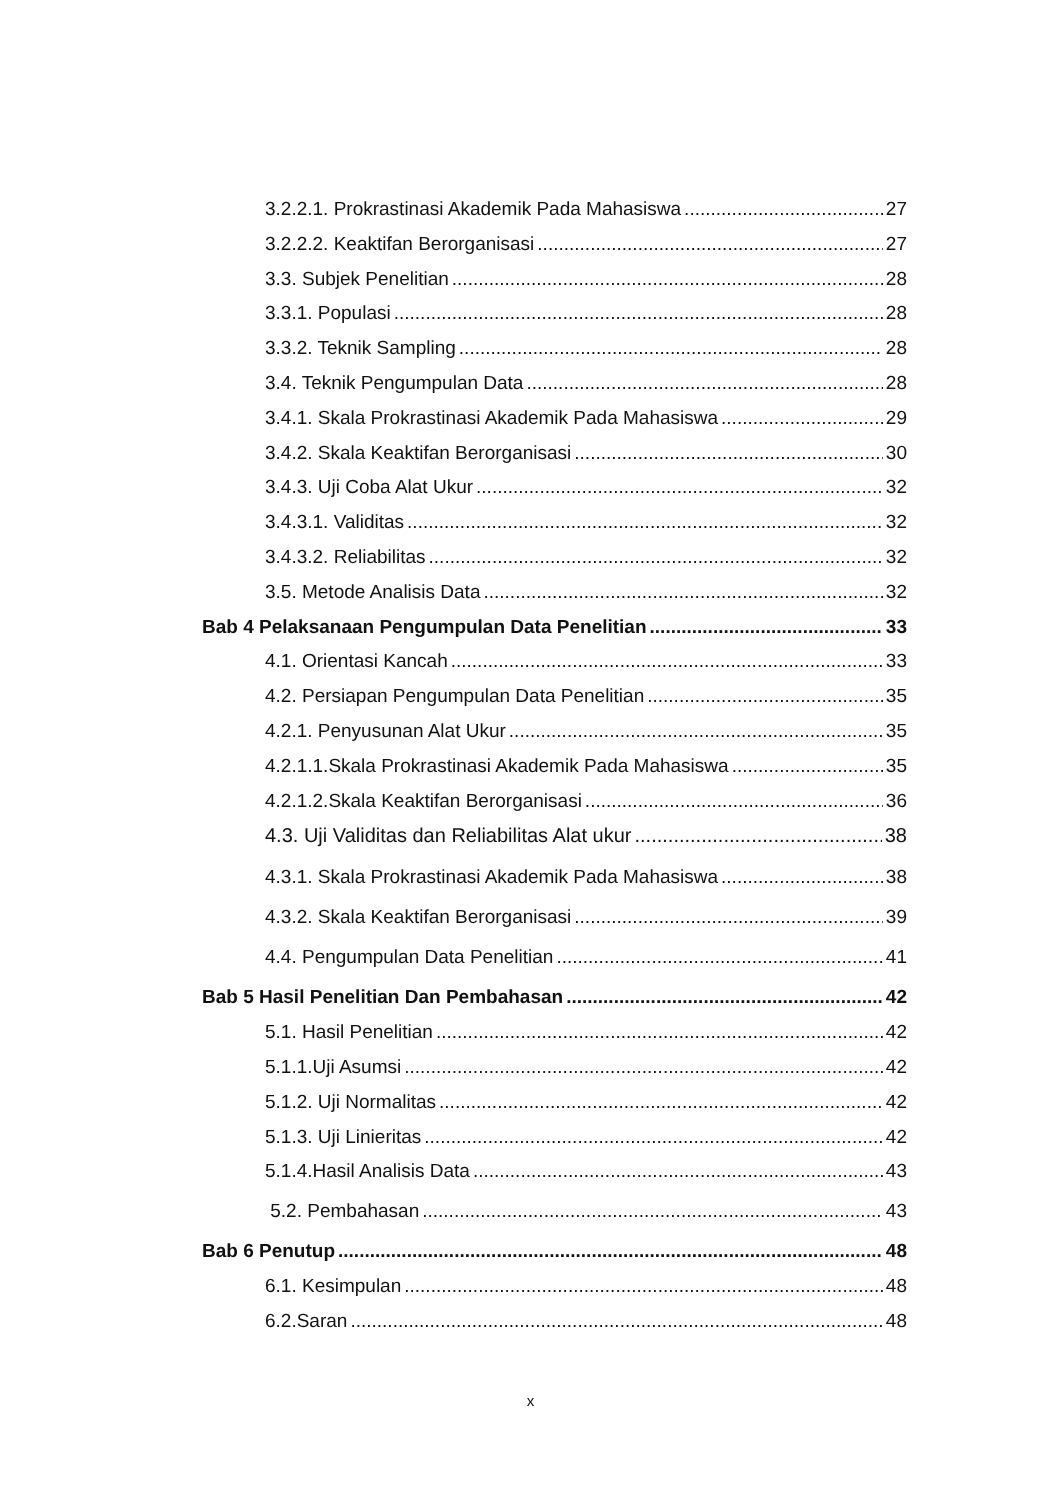3.2.2.1. Prokrastinasi Akademik Pada Mahasiswa 27
3.2.2.2. Keaktifan Berorganisasi 27
3.3. Subjek Penelitian 28
3.3.1. Populasi 28
3.3.2. Teknik Sampling 28
3.4. Teknik Pengumpulan Data 28
3.4.1. Skala Prokrastinasi Akademik Pada Mahasiswa 29
3.4.2. Skala Keaktifan Berorganisasi 30
3.4.3. Uji Coba Alat Ukur 32
3.4.3.1. Validitas 32
3.4.3.2. Reliabilitas 32
3.5. Metode Analisis Data 32
Bab 4 Pelaksanaan Pengumpulan Data Penelitian 33
4.1. Orientasi Kancah 33
4.2. Persiapan Pengumpulan Data Penelitian 35
4.2.1. Penyusunan Alat Ukur 35
4.2.1.1.Skala Prokrastinasi Akademik Pada Mahasiswa 35
4.2.1.2.Skala Keaktifan Berorganisasi 36
4.3. Uji Validitas dan Reliabilitas Alat ukur 38
4.3.1. Skala Prokrastinasi Akademik Pada Mahasiswa 38
4.3.2. Skala Keaktifan Berorganisasi 39
4.4. Pengumpulan Data Penelitian 41
Bab 5 Hasil Penelitian Dan Pembahasan 42
5.1. Hasil Penelitian 42
5.1.1.Uji Asumsi 42
5.1.2. Uji Normalitas 42
5.1.3. Uji Linieritas 42
5.1.4.Hasil Analisis Data 43
5.2. Pembahasan 43
Bab 6 Penutup 48
6.1. Kesimpulan 48
6.2.Saran 48
x